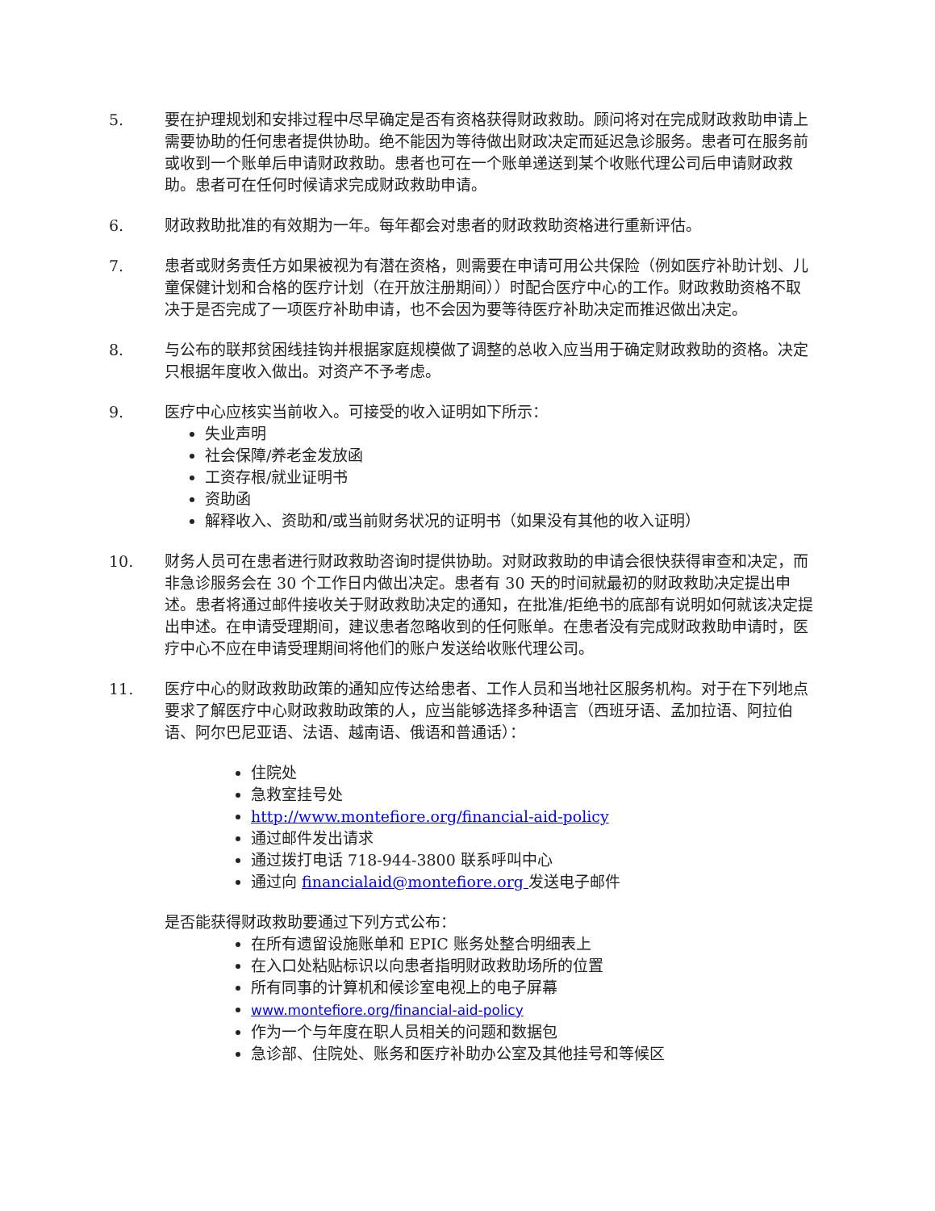5. 要在护理规划和安排过程中尽早确定是否有资格获得财政救助。顾问将对在完成财政救助申请上需要协助的任何患者提供协助。绝不能因为等待做出财政决定而延迟急诊服务。患者可在服务前或收到一个账单后申请财政救助。患者也可在一个账单递送到某个收账代理公司后申请财政救助。患者可在任何时候请求完成财政救助申请。
6. 财政救助批准的有效期为一年。每年都会对患者的财政救助资格进行重新评估。
7. 患者或财务责任方如果被视为有潜在资格，则需要在申请可用公共保险（例如医疗补助计划、儿童保健计划和合格的医疗计划（在开放注册期间））时配合医疗中心的工作。财政救助资格不取决于是否完成了一项医疗补助申请，也不会因为要等待医疗补助决定而推迟做出决定。
8. 与公布的联邦贫困线挂钩并根据家庭规模做了调整的总收入应当用于确定财政救助的资格。决定只根据年度收入做出。对资产不予考虑。
9. 医疗中心应核实当前收入。可接受的收入证明如下所示：
失业声明
社会保障/养老金发放函
工资存根/就业证明书
资助函
解释收入、资助和/或当前财务状况的证明书（如果没有其他的收入证明）
10. 财务人员可在患者进行财政救助咨询时提供协助。对财政救助的申请会很快获得审查和决定，而非急诊服务会在 30 个工作日内做出决定。患者有 30 天的时间就最初的财政救助决定提出申述。患者将通过邮件接收关于财政救助决定的通知，在批准/拒绝书的底部有说明如何就该决定提出申述。在申请受理期间，建议患者忽略收到的任何账单。在患者没有完成财政救助申请时，医疗中心不应在申请受理期间将他们的账户发送给收账代理公司。
11. 医疗中心的财政救助政策的通知应传达给患者、工作人员和当地社区服务机构。对于在下列地点要求了解医疗中心财政救助政策的人，应当能够选择多种语言（西班牙语、孟加拉语、阿拉伯语、阿尔巴尼亚语、法语、越南语、俄语和普通话）：
住院处
急救室挂号处
http://www.montefiore.org/financial-aid-policy
通过邮件发出请求
通过拨打电话 718-944-3800 联系呼叫中心
通过向 financialaid@montefiore.org 发送电子邮件
是否能获得财政救助要通过下列方式公布：
在所有遗留设施账单和 EPIC 账务处整合明细表上
在入口处粘贴标识以向患者指明财政救助场所的位置
所有同事的计算机和候诊室电视上的电子屏幕
www.montefiore.org/financial-aid-policy
作为一个与年度在职人员相关的问题和数据包
急诊部、住院处、账务和医疗补助办公室及其他挂号和等候区